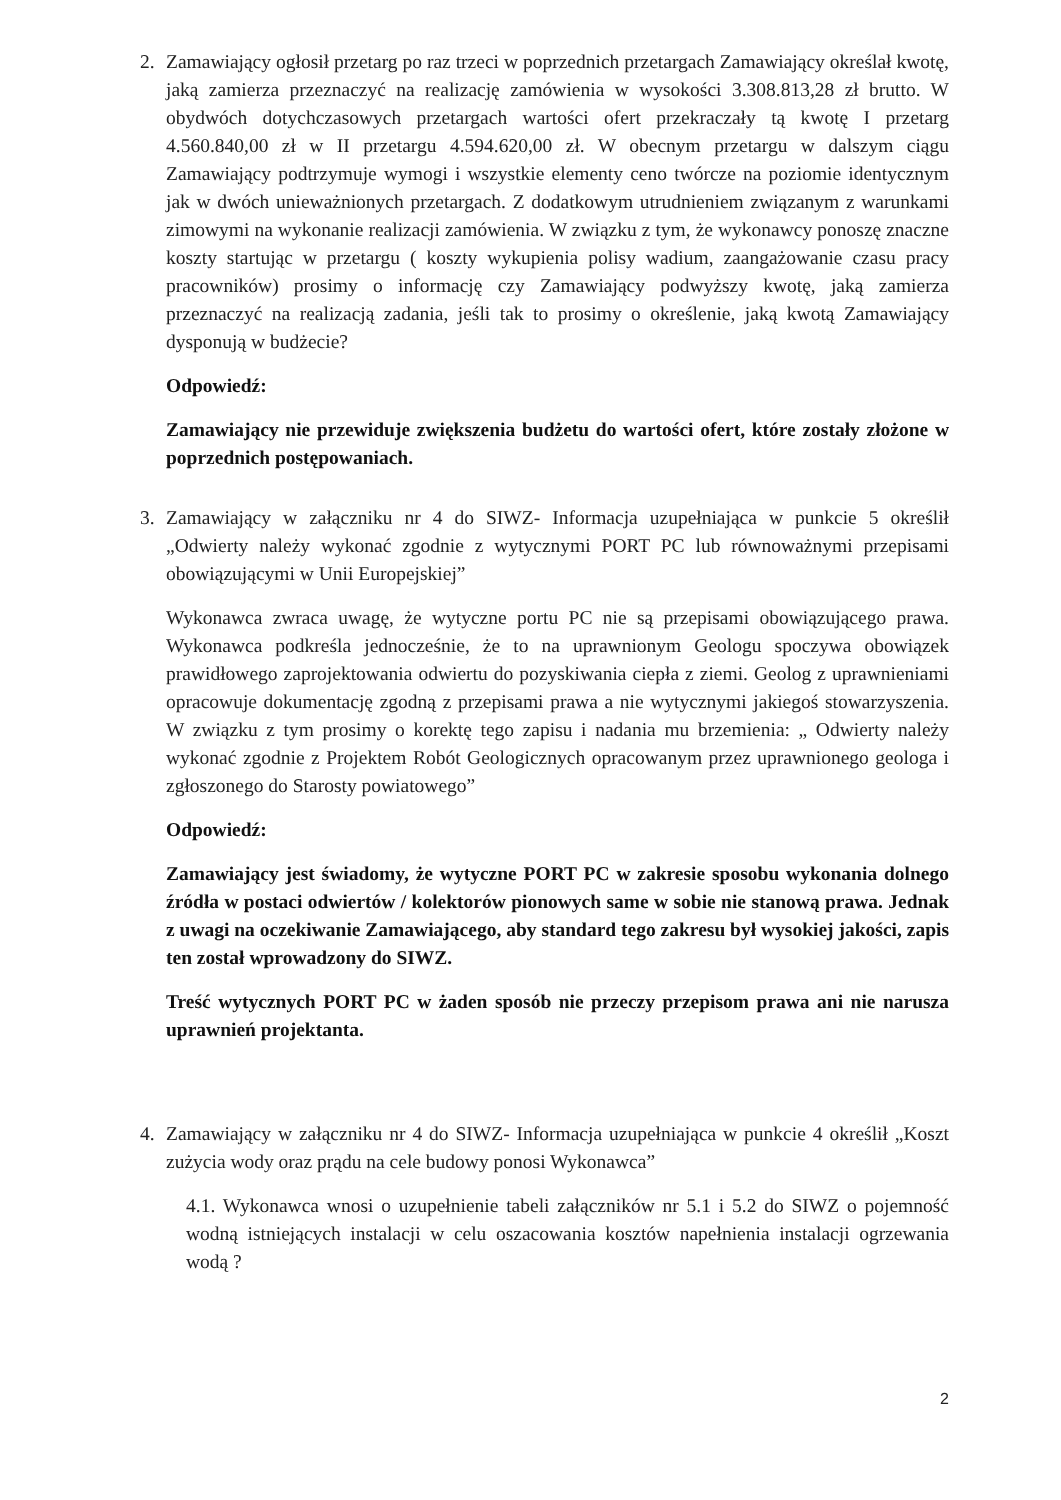2. Zamawiający ogłosił przetarg po raz trzeci w poprzednich przetargach Zamawiający określał kwotę, jaką zamierza przeznaczyć na realizację zamówienia w wysokości 3.308.813,28 zł brutto. W obydwóch dotychczasowych przetargach wartości ofert przekraczały tą kwotę I przetarg 4.560.840,00 zł w II przetargu 4.594.620,00 zł. W obecnym przetargu w dalszym ciągu Zamawiający podtrzymuje wymogi i wszystkie elementy ceno twórcze na poziomie identycznym jak w dwóch unieważnionych przetargach. Z dodatkowym utrudnieniem związanym z warunkami zimowymi na wykonanie realizacji zamówienia. W związku z tym, że wykonawcy ponoszę znaczne koszty startując w przetargu ( koszty wykupienia polisy wadium, zaangażowanie czasu pracy pracowników) prosimy o informację czy Zamawiający podwyższy kwotę, jaką zamierza przeznaczyć na realizacją zadania, jeśli tak to prosimy o określenie, jaką kwotą Zamawiający dysponują w budżecie?
Odpowiedź:
Zamawiający nie przewiduje zwiększenia budżetu do wartości ofert, które zostały złożone w poprzednich postępowaniach.
3. Zamawiający w załączniku nr 4 do SIWZ- Informacja uzupełniająca w punkcie 5 określił „Odwierty należy wykonać zgodnie z wytycznymi PORT PC lub równoważnymi przepisami obowiązującymi w Unii Europejskiej”
Wykonawca zwraca uwagę, że wytyczne portu PC nie są przepisami obowiązującego prawa. Wykonawca podkreśla jednocześnie, że to na uprawnionym Geologu spoczywa obowiązek prawidłowego zaprojektowania odwiertu do pozyskiwania ciepła z ziemi. Geolog z uprawnieniami opracowuje dokumentację zgodną z przepisami prawa a nie wytycznymi jakiegoś stowarzyszenia. W związku z tym prosimy o korektę tego zapisu i nadania mu brzemienia: „ Odwierty należy wykonać zgodnie z Projektem Robót Geologicznych opracowanym przez uprawnionego geologa i zgłoszonego do Starosty powiatowego”
Odpowiedź:
Zamawiający jest świadomy, że wytyczne PORT PC w zakresie sposobu wykonania dolnego źródła w postaci odwiertów / kolektorów pionowych same w sobie nie stanową prawa. Jednak z uwagi na oczekiwanie Zamawiającego, aby standard tego zakresu był wysokiej jakości, zapis ten został wprowadzony do SIWZ.
Treść wytycznych PORT PC w żaden sposób nie przeczy przepisom prawa ani nie narusza uprawnień projektanta.
4. Zamawiający w załączniku nr 4 do SIWZ- Informacja uzupełniająca w punkcie 4 określił „Koszt zużycia wody oraz prądu na cele budowy ponosi Wykonawca”
4.1. Wykonawca wnosi o uzupełnienie tabeli załączników nr 5.1 i 5.2 do SIWZ o pojemność wodną istniejących instalacji w celu oszacowania kosztów napełnienia instalacji ogrzewania wodą ?
2